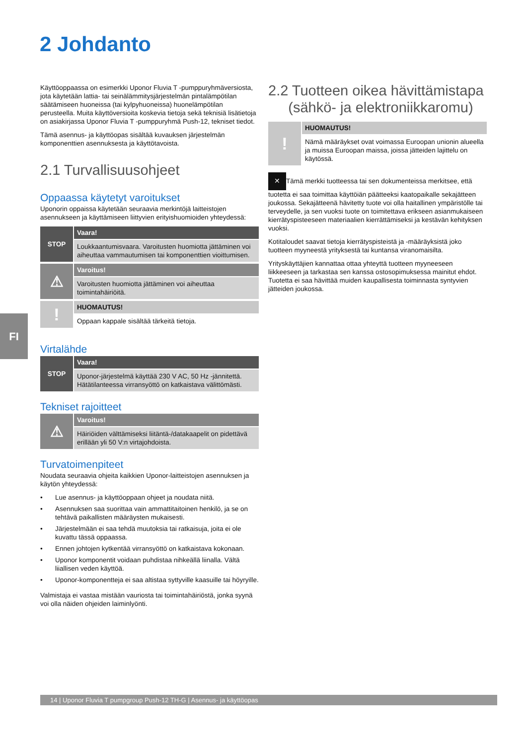2 Johdanto
FI
Käyttöoppaassa on esimerkki Uponor Fluvia T -pumppuryhmäversiosta, jota käytetään lattia- tai seinälämmitysjärjestelmän pintalämpötilan säätämiseen huoneissa (tai kylpyhuoneissa) huonelämpötilan perusteella. Muita käyttöversioita koskevia tietoja sekä teknisiä lisätietoja on asiakirjassa Uponor Fluvia T -pumppuryhmä Push-12, tekniset tiedot.
Tämä asennus- ja käyttöopas sisältää kuvauksen järjestelmän komponenttien asennuksesta ja käyttötavoista.
2.1 Turvallisuusohjeet
Oppaassa käytetyt varoitukset
Uponorin oppaissa käytetään seuraavia merkintöjä laitteistojen asennukseen ja käyttämiseen liittyvien erityishuomioiden yhteydessä:
STOP
Vaara!
Loukkaantumisvaara. Varoitusten huomiotta jättäminen voi aiheuttaa vammautumisen tai komponenttien vioittumisen.
⚠
Varoitus!
Varoitusten huomiotta jättäminen voi aiheuttaa toimintahäiriöitä.
!
HUOMAUTUS!
Oppaan kappale sisältää tärkeitä tietoja.
Virtalähde
STOP
Vaara!
Uponor-järjestelmä käyttää 230 V AC, 50 Hz -jännitettä. Hätätilanteessa virransyöttö on katkaistava välittömästi.
Tekniset rajoitteet
⚠
Varoitus!
Häiriöiden välttämiseksi liitäntä-/datakaapelit on pidettävä erillään yli 50 V:n virtajohdoista.
Turvatoimenpiteet
Noudata seuraavia ohjeita kaikkien Uponor-laitteistojen asennuksen ja käytön yhteydessä:
• Lue asennus- ja käyttöoppaan ohjeet ja noudata niitä.
• Asennuksen saa suorittaa vain ammattitaitoinen henkilö, ja se on tehtävä paikallisten määräysten mukaisesti.
• Järjestelmään ei saa tehdä muutoksia tai ratkaisuja, joita ei ole kuvattu tässä oppaassa.
• Ennen johtojen kytkentää virransyöttö on katkaistava kokonaan.
• Uponor komponentit voidaan puhdistaa nihkeällä liinalla. Vältä liiallisen veden käyttöä.
• Uponor-komponentteja ei saa altistaa syttyville kaasuille tai höyryille.
Valmistaja ei vastaa mistään vauriosta tai toimintahäiriöstä, jonka syynä voi olla näiden ohjeiden laiminlyönti.
2.2 Tuotteen oikea hävittämistapa
(sähkö- ja elektroniikkaromu)
!
HUOMAUTUS!
Nämä määräykset ovat voimassa Euroopan unionin alueella ja muissa Euroopan maissa, joissa jätteiden lajittelu on käytössä.
✕ Tämä merkki tuotteessa tai sen dokumenteissa merkitsee, että tuotetta ei saa toimittaa käyttöiän päätteeksi kaatopaikalle sekajätteen joukossa. Sekajätteenä hävitetty tuote voi olla haitallinen ympäristölle tai terveydelle, ja sen vuoksi tuote on toimitettava erikseen asianmukaiseen kierrätyspisteeseen materiaalien kierrättämiseksi ja kestävän kehityksen vuoksi.
Kotitaloudet saavat tietoja kierrätyspisteistä ja -määräyksistä joko tuotteen myyneestä yrityksestä tai kuntansa viranomaisilta.
Yrityskäyttäjien kannattaa ottaa yhteyttä tuotteen myyneeseen liikkeeseen ja tarkastaa sen kanssa ostosopimuksessa mainitut ehdot. Tuotetta ei saa hävittää muiden kaupallisesta toiminnasta syntyvien jätteiden joukossa.
14 | Uponor Fluvia T pumpgroup Push-12 TH-G | Asennus- ja käyttöopas